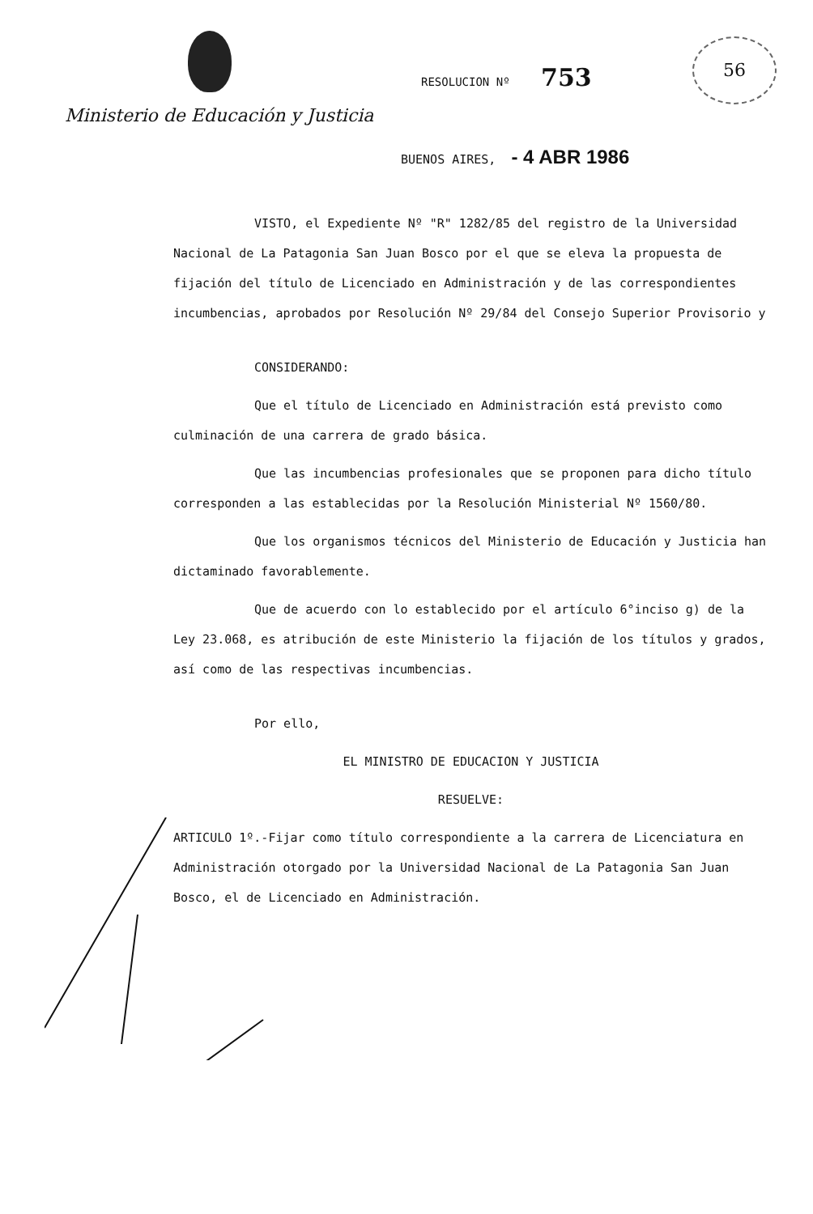RESOLUCION Nº 753
56
Ministerio de Educación y Justicia
BUENOS AIRES, - 4 ABR 1986
VISTO, el Expediente Nº "R" 1282/85 del registro de la Universidad Nacional de La Patagonia San Juan Bosco por el que se eleva la propuesta de fijación del título de Licenciado en Administración y de las correspondientes incumbencias, aprobados por Resolución Nº 29/84 del Consejo Superior Provisorio y
CONSIDERANDO:
Que el título de Licenciado en Administración está previsto como culminación de una carrera de grado básica.
Que las incumbencias profesionales que se proponen para dicho título corresponden a las establecidas por la Resolución Ministerial Nº 1560/80.
Que los organismos técnicos del Ministerio de Educación y Justicia han dictaminado favorablemente.
Que de acuerdo con lo establecido por el artículo 6°inciso g) de la Ley 23.068, es atribución de este Ministerio la fijación de los títulos y grados, así como de las respectivas incumbencias.
Por ello,
EL MINISTRO DE EDUCACION Y JUSTICIA
RESUELVE:
ARTICULO 1º.-Fijar como título correspondiente a la carrera de Licenciatura en Administración otorgado por la Universidad Nacional de La Patagonia San Juan Bosco, el de Licenciado en Administración.